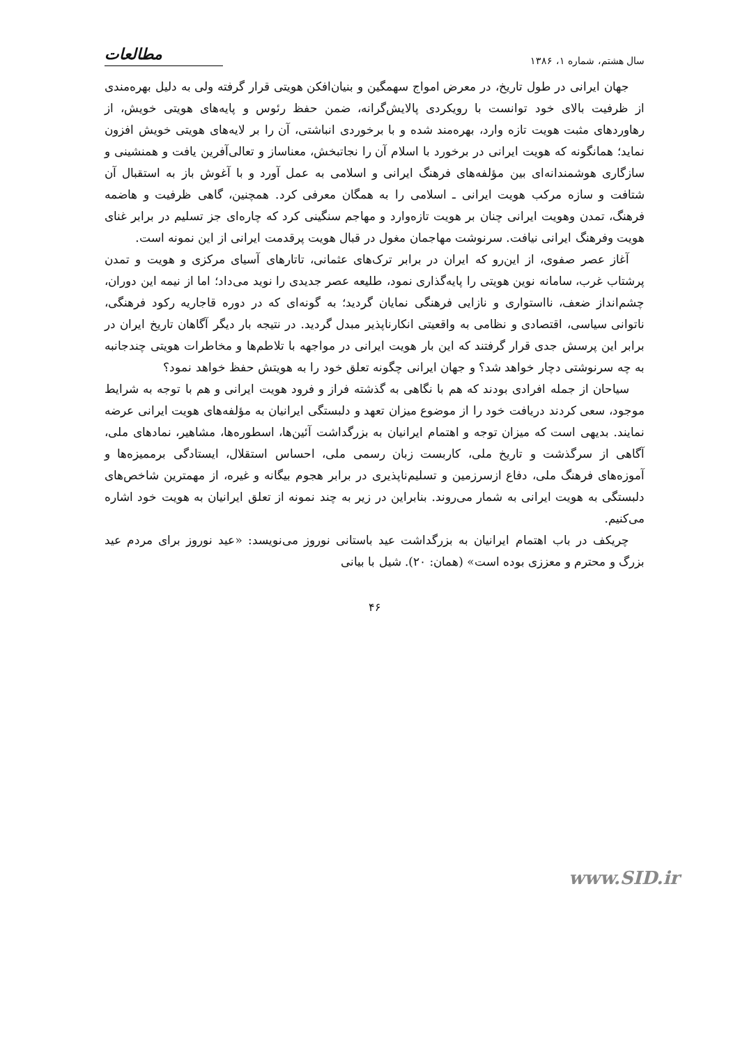سال هشتم، شماره ۱، ۱۳۸۶ مطالعات
جهان ایرانی در طول تاریخ، در معرض امواج سهمگین و بنیان‌افکن هویتی قرار گرفته ولی به دلیل بهره‌مندی از ظرفیت بالای خود توانست با رویکردی پالایش‌گرانه، ضمن حفظ رئوس و پایه‌های هویتی خویش، از رهاوردهای مثبت هویت تازه وارد، بهره‌مند شده و با برخوردی انباشتی، آن را بر لایه‌های هویتی خویش افزون نماید؛ همانگونه که هویت ایرانی در برخورد با اسلام آن را نجاتبخش، معناساز و تعالی‌آفرین یافت و همنشینی و سازگاری هوشمندانه‌ای بین مؤلفه‌های فرهنگ ایرانی و اسلامی به عمل آورد و با آغوش باز به استقبال آن شتافت و سازه مرکب هویت ایرانی ـ اسلامی را به همگان معرفی کرد. همچنین، گاهی ظرفیت و هاضمه فرهنگ، تمدن وهویت ایرانی چنان بر هویت تازه‌وارد و مهاجم سنگینی کرد که چاره‌ای جز تسلیم در برابر غنای هویت وفرهنگ ایرانی نیافت. سرنوشت مهاجمان مغول در قبال هویت پرقدمت ایرانی از این نمونه است.
آغاز عصر صفوی، از این‌رو که ایران در برابر ترک‌های عثمانی، تاتارهای آسیای مرکزی و هویت و تمدن پرشتاب غرب، سامانه نوین هویتی را پایه‌گذاری نمود، طلیعه عصر جدیدی را نوید می‌داد؛ اما از نیمه این دوران، چشم‌انداز ضعف، نااستواری و نازایی فرهنگی نمایان گردید؛ به گونه‌ای که در دوره قاجاریه رکود فرهنگی، ناتوانی سیاسی، اقتصادی و نظامی به واقعیتی انکارناپذیر مبدل گردید. در نتیجه بار دیگر آگاهان تاریخ ایران در برابر این پرسش جدی قرار گرفتند که این بار هویت ایرانی در مواجهه با تلاطم‌ها و مخاطرات هویتی چندجانبه به چه سرنوشتی دچار خواهد شد؟ و جهان ایرانی چگونه تعلق خود را به هویتش حفظ خواهد نمود؟
سیاحان از جمله افرادی بودند که هم با نگاهی به گذشته فراز و فرود هویت ایرانی و هم با توجه به شرایط موجود، سعی کردند دریافت خود را از موضوع میزان تعهد و دلبستگی ایرانیان به مؤلفه‌های هویت ایرانی عرضه نمایند. بدیهی است که میزان توجه و اهتمام ایرانیان به بزرگداشت آئین‌ها، اسطوره‌ها، مشاهیر، نمادهای ملی، آگاهی از سرگذشت و تاریخ ملی، کاربست زبان رسمی ملی، احساس استقلال، ایستادگی برممیزه‌ها و آموزه‌های فرهنگ ملی، دفاع ازسرزمین و تسلیم‌ناپذیری در برابر هجوم بیگانه و غیره، از مهمترین شاخص‌های دلبستگی به هویت ایرانی به شمار می‌روند. بنابراین در زیر به چند نمونه از تعلق ایرانیان به هویت خود اشاره می‌کنیم.
چریکف در باب اهتمام ایرانیان به بزرگداشت عید باستانی نوروز می‌نویسد: «عید نوروز برای مردم عید بزرگ و محترم و معززی بوده است» (همان: ۲۰). شیل با بیانی
۴۶
www.SID.ir